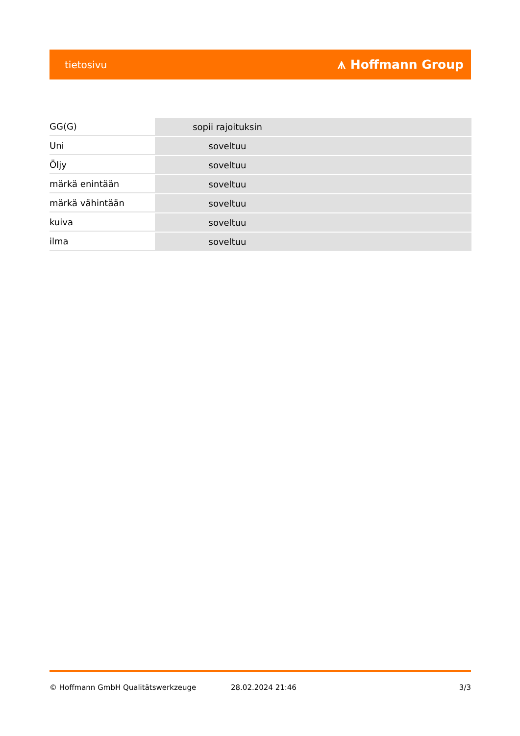tietosivu ⩚ Hoffmann Group
| GG(G) | sopii rajoituksin | |
| Uni | soveltuu | |
| Öljy | soveltuu | |
| märkä enintään | soveltuu | |
| märkä vähintään | soveltuu | |
| kuiva | soveltuu | |
| ilma | soveltuu | |
© Hoffmann GmbH Qualitätswerkzeuge 28.02.2024 21:46 3/3